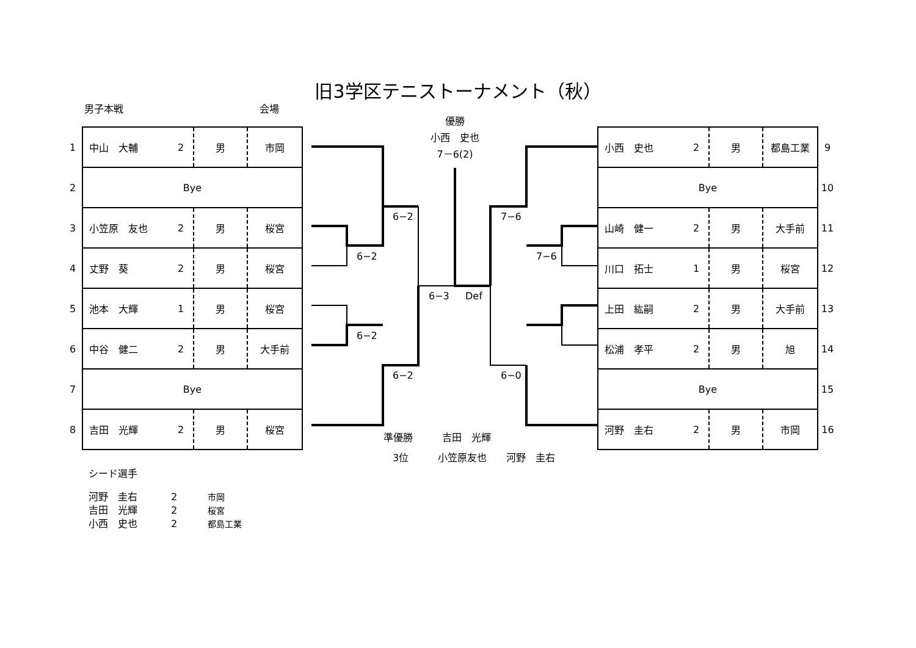旧3学区テニストーナメント（秋）
男子本戦 会場
優勝
小西　史也
7－6(2)
| 1 | 中山 大輔 | 2 | 男 | 市岡 |
| 2 | Bye | | | |
| 3 | 小笠原 友也 | 2 | 男 | 桜宮 |
| 4 | 丈野 葵 | 2 | 男 | 桜宮 |
| 5 | 池本 大輝 | 1 | 男 | 桜宮 |
| 6 | 中谷 健二 | 2 | 男 | 大手前 |
| 7 | Bye | | | |
| 8 | 吉田 光輝 | 2 | 男 | 桜宮 |
| 小西 史也 | 2 | 男 | 都島工業 | 9 |
| Bye | | | | 10 |
| 山崎 健一 | 2 | 男 | 大手前 | 11 |
| 川口 拓士 | 1 | 男 | 桜宮 | 12 |
| 上田 紘嗣 | 2 | 男 | 大手前 | 13 |
| 松浦 孝平 | 2 | 男 | 旭 | 14 |
| Bye | | | | 15 |
| 河野 圭右 | 2 | 男 | 市岡 | 16 |
6−2
6−2
6−2
6−2
6−3 Def
7−6
7−6
6−0
準優勝　　　吉田　光輝
3位　　　小笠原友也　　河野　圭右
シード選手
河野　圭右 2 市岡
吉田　光輝 2 桜宮
小西　史也 2 都島工業